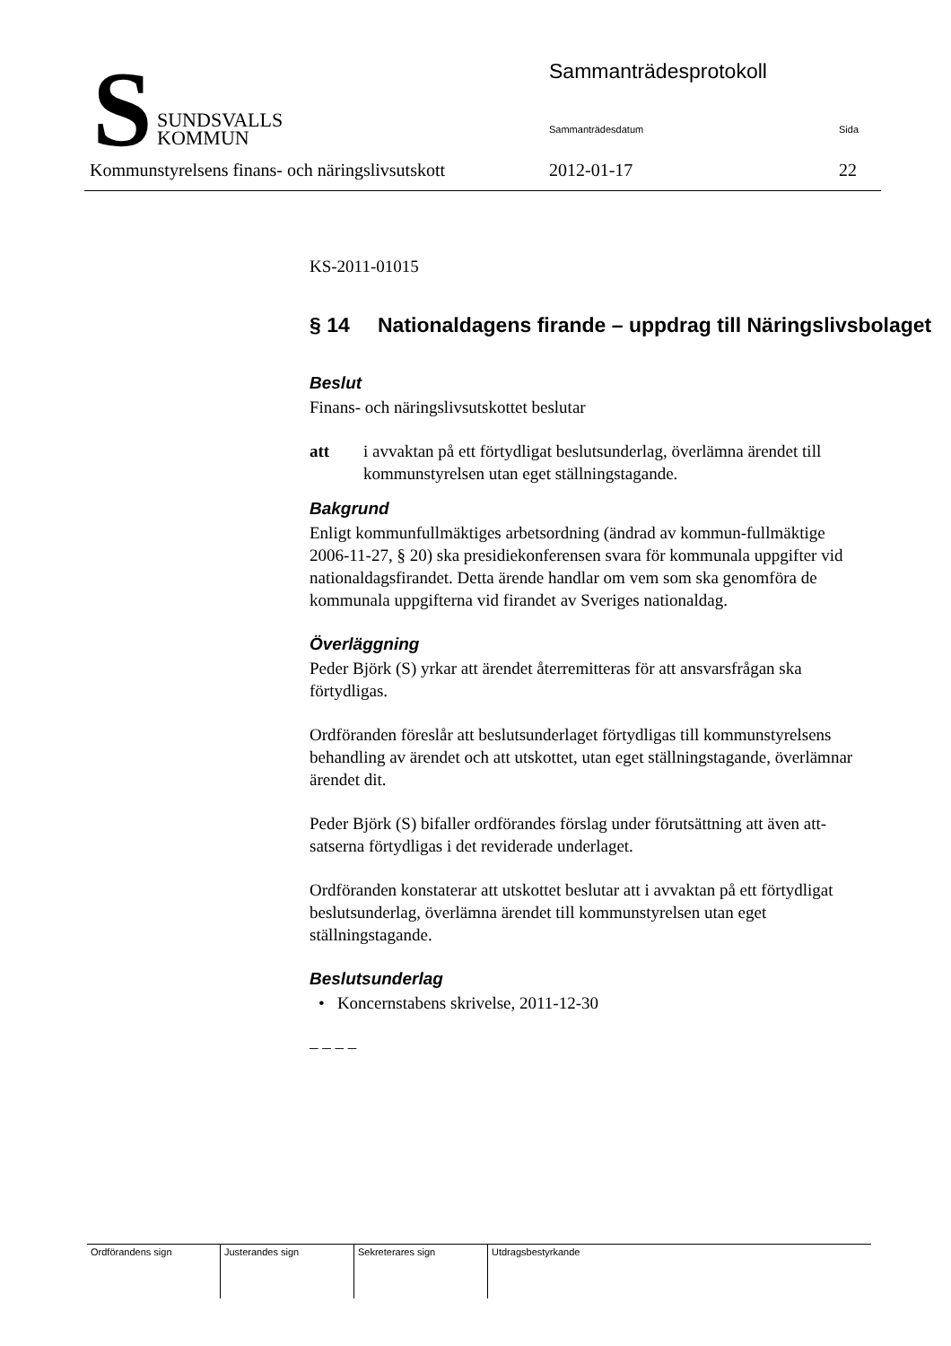S
SUNDSVALLS
KOMMUN
Sammanträdesprotokoll
Sammanträdesdatum Sida
Kommunstyrelsens finans- och näringslivsutskott
2012-01-17 22
KS-2011-01015
§ 14 Nationaldagens firande – uppdrag till Näringslivsbolaget
Beslut
Finans- och näringslivsutskottet beslutar
att i avvaktan på ett förtydligat beslutsunderlag, överlämna ärendet till kommunstyrelsen utan eget ställningstagande.
Bakgrund
Enligt kommunfullmäktiges arbetsordning (ändrad av kommun-fullmäktige 2006-11-27, § 20) ska presidiekonferensen svara för kommunala uppgifter vid nationaldagsfirandet. Detta ärende handlar om vem som ska genomföra de kommunala uppgifterna vid firandet av Sveriges nationaldag.
Överläggning
Peder Björk (S) yrkar att ärendet återremitteras för att ansvarsfrågan ska förtydligas.
Ordföranden föreslår att beslutsunderlaget förtydligas till kommunstyrelsens behandling av ärendet och att utskottet, utan eget ställningstagande, överlämnar ärendet dit.
Peder Björk (S) bifaller ordförandes förslag under förutsättning att även att-satserna förtydligas i det reviderade underlaget.
Ordföranden konstaterar att utskottet beslutar att i avvaktan på ett förtydligat beslutsunderlag, överlämna ärendet till kommunstyrelsen utan eget ställningstagande.
Beslutsunderlag
• Koncernstabens skrivelse, 2011-12-30
– – – –
| Ordförandens sign | Justerandes sign | Sekreterares sign | Utdragsbestyrkande |